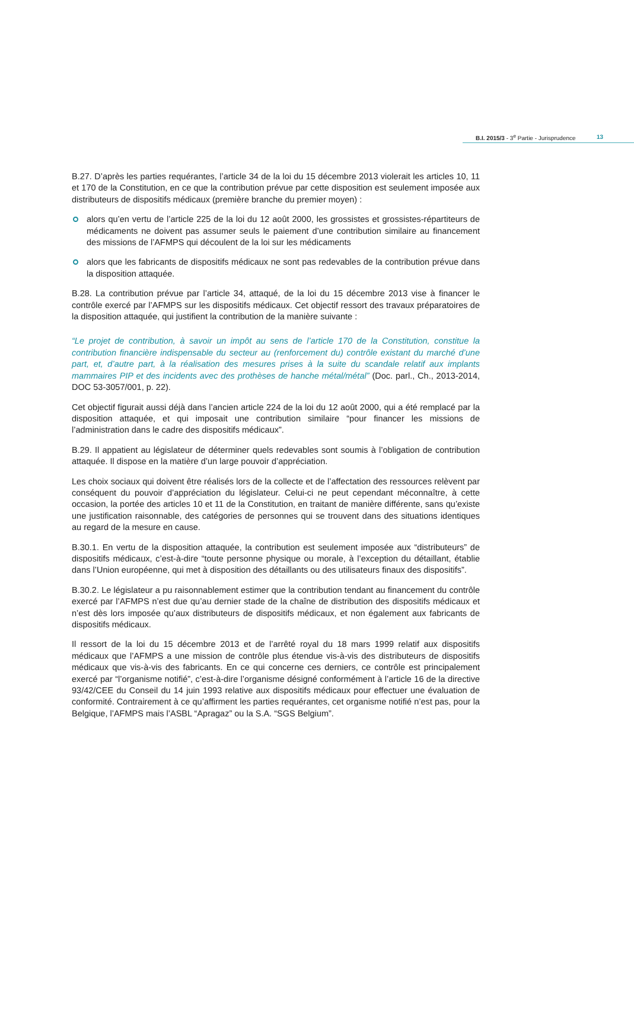B.I. 2015/3 - 3<sup>e</sup> Partie - Jurisprudence
13
B.27. D’après les parties requérantes, l’article 34 de la loi du 15 décembre 2013 violerait les articles 10, 11 et 170 de la Constitution, en ce que la contribution prévue par cette disposition est seulement imposée aux distributeurs de dispositifs médicaux (première branche du premier moyen) :
alors qu’en vertu de l’article 225 de la loi du 12 août 2000, les grossistes et grossistes-répartiteurs de médicaments ne doivent pas assumer seuls le paiement d’une contribution similaire au financement des missions de l’AFMPS qui découlent de la loi sur les médicaments
alors que les fabricants de dispositifs médicaux ne sont pas redevables de la contribution prévue dans la disposition attaquée.
B.28. La contribution prévue par l’article 34, attaqué, de la loi du 15 décembre 2013 vise à financer le contrôle exercé par l’AFMPS sur les dispositifs médicaux. Cet objectif ressort des travaux préparatoires de la disposition attaquée, qui justifient la contribution de la manière suivante :
“Le projet de contribution, à savoir un impôt au sens de l’article 170 de la Constitution, constitue la contribution financière indispensable du secteur au (renforcement du) contrôle existant du marché d’une part, et, d’autre part, à la réalisation des mesures prises à la suite du scandale relatif aux implants mammaires PIP et des incidents avec des prothèses de hanche métal/métal” (Doc. parl., Ch., 2013-2014, DOC 53-3057/001, p. 22).
Cet objectif figurait aussi déjà dans l’ancien article 224 de la loi du 12 août 2000, qui a été remplacé par la disposition attaquée, et qui imposait une contribution similaire “pour financer les missions de l’administration dans le cadre des dispositifs médicaux”.
B.29. Il appatient au législateur de déterminer quels redevables sont soumis à l’obligation de contribution attaquée. Il dispose en la matière d’un large pouvoir d’appréciation.
Les choix sociaux qui doivent être réalisés lors de la collecte et de l’affectation des ressources relèvent par conséquent du pouvoir d’appréciation du législateur. Celui-ci ne peut cependant méconnaître, à cette occasion, la portée des articles 10 et 11 de la Constitution, en traitant de manière différente, sans qu’existe une justification raisonnable, des catégories de personnes qui se trouvent dans des situations identiques au regard de la mesure en cause.
B.30.1. En vertu de la disposition attaquée, la contribution est seulement imposée aux “distributeurs” de dispositifs médicaux, c’est-à-dire “toute personne physique ou morale, à l’exception du détaillant, établie dans l’Union européenne, qui met à disposition des détaillants ou des utilisateurs finaux des dispositifs”.
B.30.2. Le législateur a pu raisonnablement estimer que la contribution tendant au financement du contrôle exercé par l’AFMPS n’est due qu’au dernier stade de la chaîne de distribution des dispositifs médicaux et n’est dès lors imposée qu’aux distributeurs de dispositifs médicaux, et non également aux fabricants de dispositifs médicaux.
Il ressort de la loi du 15 décembre 2013 et de l’arrêté royal du 18 mars 1999 relatif aux dispositifs médicaux que l’AFMPS a une mission de contrôle plus étendue vis-à-vis des distributeurs de dispositifs médicaux que vis-à-vis des fabricants. En ce qui concerne ces derniers, ce contrôle est principalement exercé par “l’organisme notifié”, c’est-à-dire l’organisme désigné conformément à l’article 16 de la directive 93/42/CEE du Conseil du 14 juin 1993 relative aux dispositifs médicaux pour effectuer une évaluation de conformité. Contrairement à ce qu’affirment les parties requérantes, cet organisme notifié n’est pas, pour la Belgique, l’AFMPS mais l’ASBL “Apragaz” ou la S.A. “SGS Belgium”.